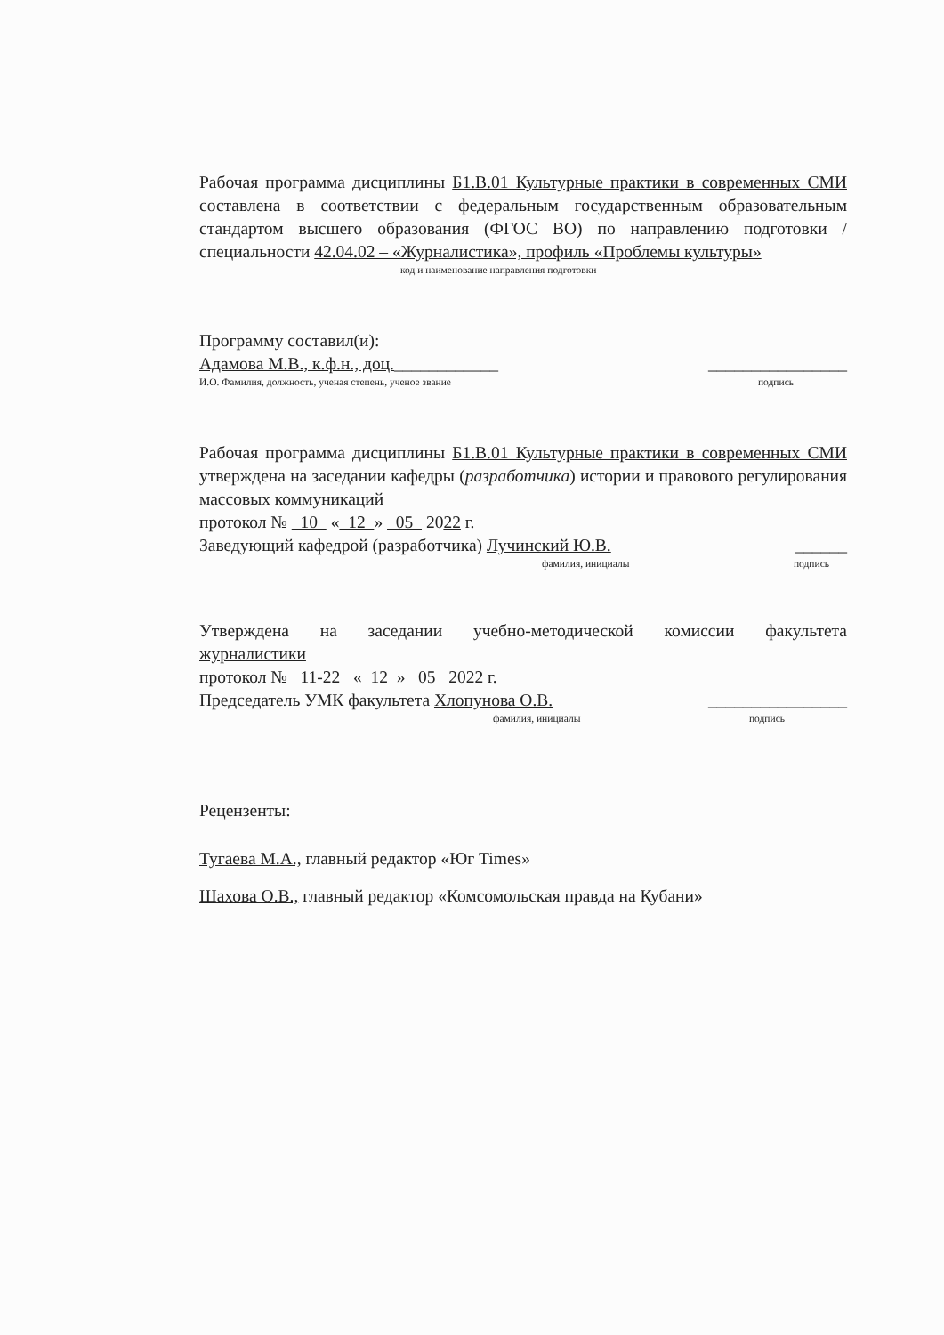Рабочая программа дисциплины Б1.В.01 Культурные практики в современных СМИ составлена в соответствии с федеральным государственным образовательным стандартом высшего образования (ФГОС ВО) по направлению подготовки / специальности 42.04.02 – «Журналистика», профиль «Проблемы культуры»
код и наименование направления подготовки
Программу составил(и):
Адамова М.В., к.ф.н., доц.____________ ________________
И.О. Фамилия, должность, ученая степень, ученое звание подпись
Рабочая программа дисциплины Б1.В.01 Культурные практики в современных СМИ утверждена на заседании кафедры (разработчика) истории и правового регулирования массовых коммуникаций
протокол № 10 « 12 » 05 2022 г.
Заведующий кафедрой (разработчика) Лучинский Ю.В. ______
фамилия, инициалы подпись
Утверждена на заседании учебно-методической комиссии факультета
журналистики
протокол № 11-22 « 12 » 05 2022 г.
Председатель УМК факультета Хлопунова О.В. ________________
фамилия, инициалы подпись
Рецензенты:
Тугаева М.А., главный редактор «Юг Times»
Шахова О.В., главный редактор «Комсомольская правда на Кубани»